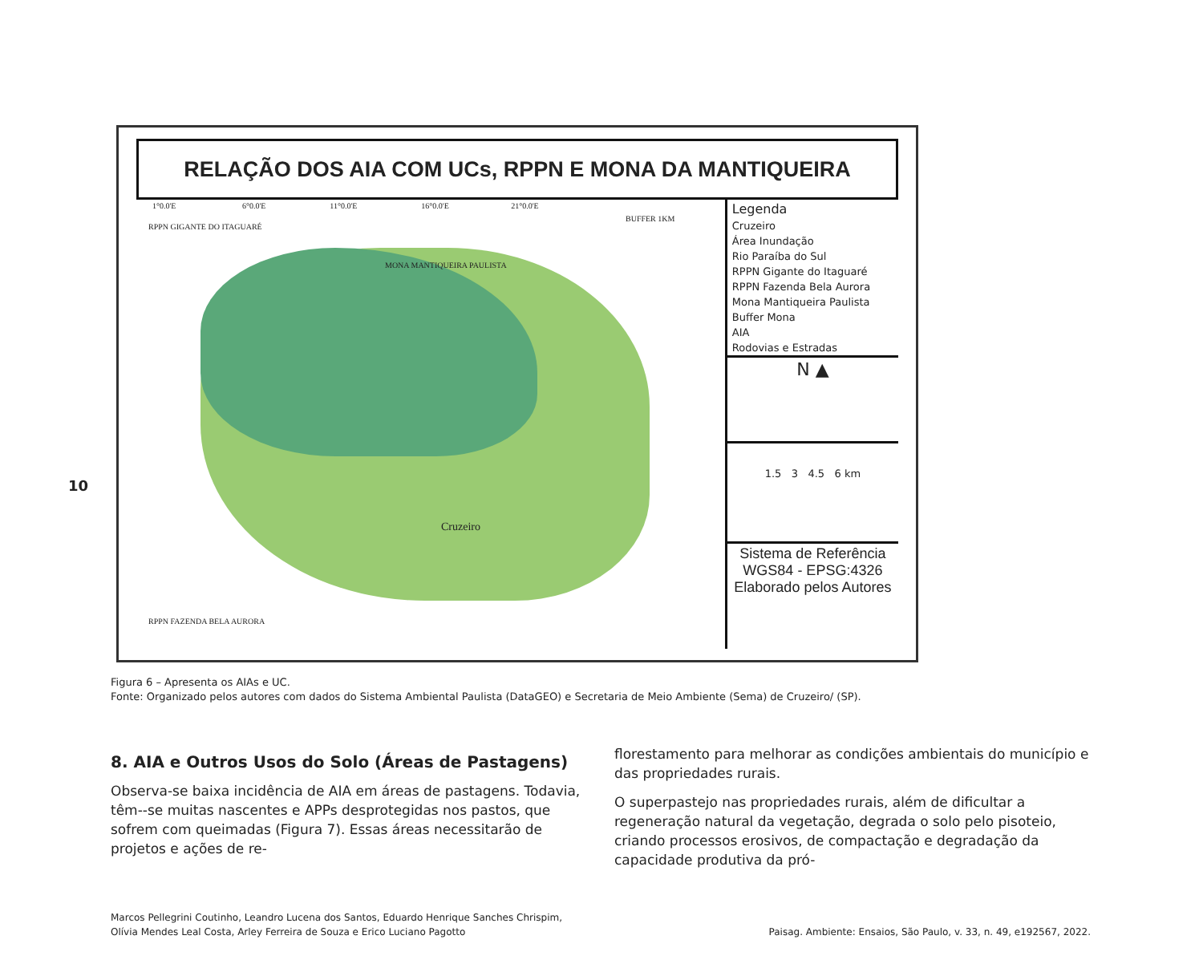10
RELAÇÃO DOS AIA COM UCs, RPPN E MONA DA MANTIQUEIRA
1°0.0'E 6°0.0'E 11°0.0'E 16°0.0'E 21°0.0'E
RPPN GIGANTE DO ITAGUARÉ
BUFFER 1KM
MONA MANTIQUEIRA PAULISTA
Cruzeiro
RPPN FAZENDA BELA AURORA
Legenda
Cruzeiro
Área Inundação
Rio Paraíba do Sul
RPPN Gigante do Itaguaré
RPPN Fazenda Bela Aurora
Mona Mantiqueira Paulista
Buffer Mona
AIA
Rodovias e Estradas
N ▲
1.5 3 4.5 6 km
Sistema de Referência WGS84 - EPSG:4326 Elaborado pelos Autores
Figura 6 – Apresenta os AIAs e UC.
Fonte: Organizado pelos autores com dados do Sistema Ambiental Paulista (DataGEO) e Secretaria de Meio Ambiente (Sema) de Cruzeiro/ (SP).
8. AIA e Outros Usos do Solo (Áreas de Pastagens)
Observa-se baixa incidência de AIA em áreas de pastagens. Todavia, têm--se muitas nascentes e APPs desprotegidas nos pastos, que sofrem com queimadas (Figura 7). Essas áreas necessitarão de projetos e ações de re-
florestamento para melhorar as condições ambientais do município e das propriedades rurais.
O superpastejo nas propriedades rurais, além de dificultar a regeneração natural da vegetação, degrada o solo pelo pisoteio, criando processos erosivos, de compactação e degradação da capacidade produtiva da pró-
Marcos Pellegrini Coutinho, Leandro Lucena dos Santos, Eduardo Henrique Sanches Chrispim,
Olívia Mendes Leal Costa, Arley Ferreira de Souza e Erico Luciano Pagotto
Paisag. Ambiente: Ensaios, São Paulo, v. 33, n. 49, e192567, 2022.